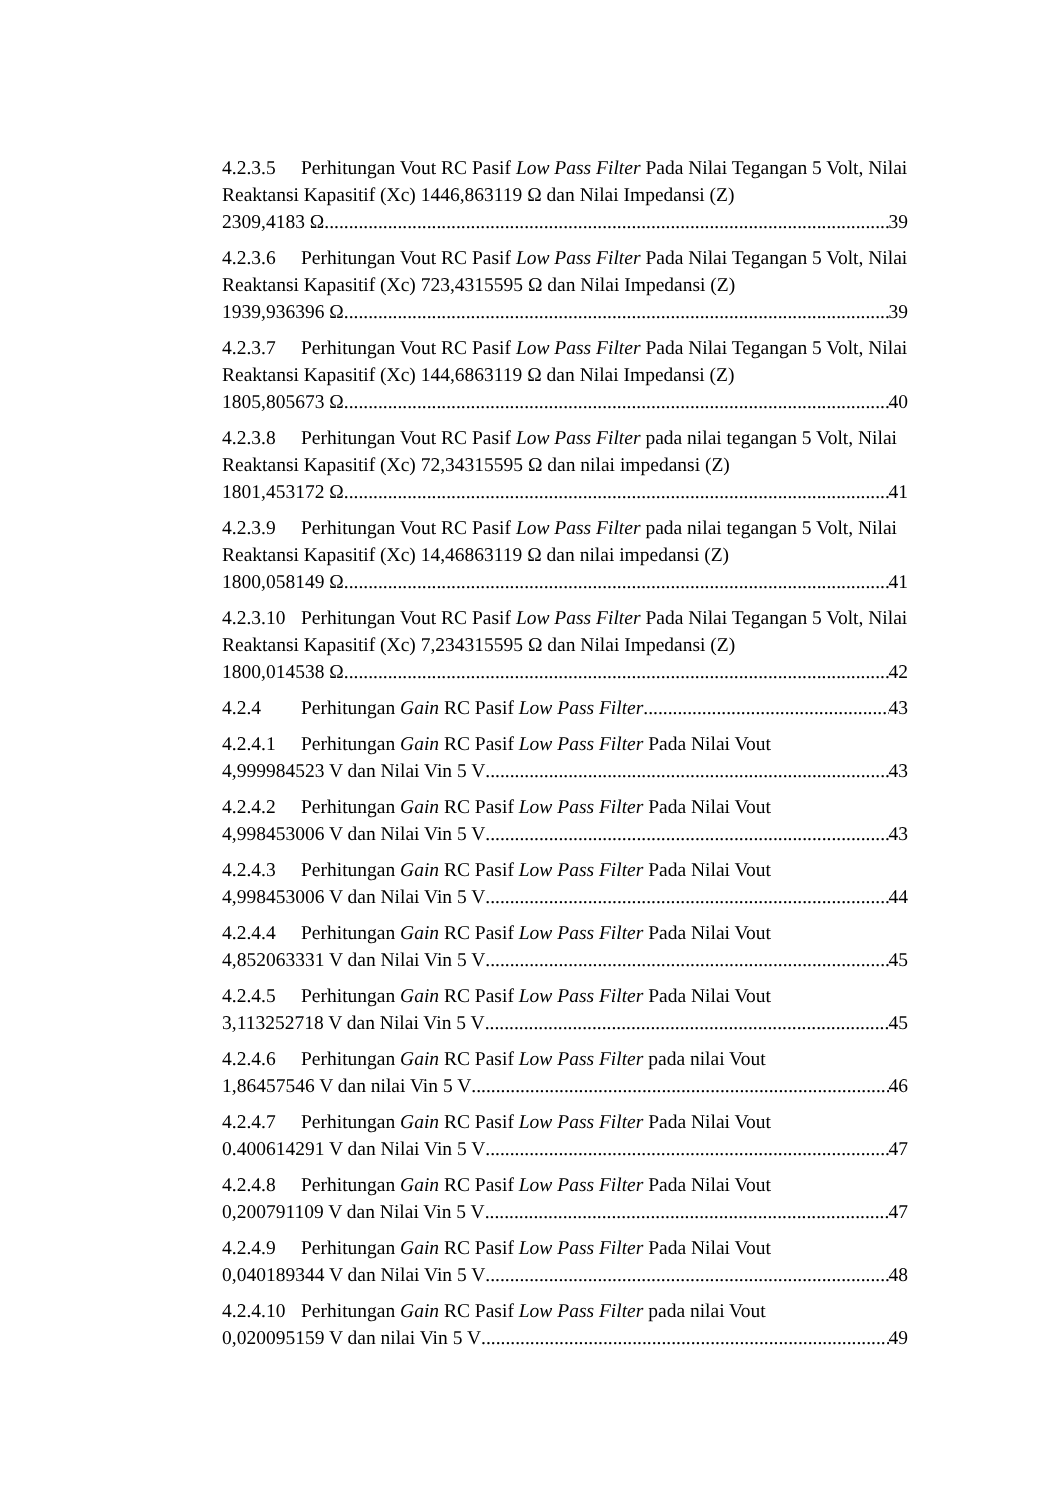4.2.3.5 Perhitungan Vout RC Pasif Low Pass Filter Pada Nilai Tegangan 5 Volt, Nilai Reaktansi Kapasitif (Xc) 1446,863119 Ω dan Nilai Impedansi (Z)
2309,4183 Ω 39
4.2.3.6 Perhitungan Vout RC Pasif Low Pass Filter Pada Nilai Tegangan 5 Volt, Nilai Reaktansi Kapasitif (Xc) 723,4315595 Ω dan Nilai Impedansi (Z)
1939,936396 Ω 39
4.2.3.7 Perhitungan Vout RC Pasif Low Pass Filter Pada Nilai Tegangan 5 Volt, Nilai Reaktansi Kapasitif (Xc) 144,6863119 Ω dan Nilai Impedansi (Z)
1805,805673 Ω 40
4.2.3.8 Perhitungan Vout RC Pasif Low Pass Filter pada nilai tegangan 5 Volt, Nilai Reaktansi Kapasitif (Xc) 72,34315595 Ω dan nilai impedansi (Z)
1801,453172 Ω 41
4.2.3.9 Perhitungan Vout RC Pasif Low Pass Filter pada nilai tegangan 5 Volt, Nilai Reaktansi Kapasitif (Xc) 14,46863119 Ω dan nilai impedansi (Z)
1800,058149 Ω 41
4.2.3.10 Perhitungan Vout RC Pasif Low Pass Filter Pada Nilai Tegangan 5 Volt, Nilai Reaktansi Kapasitif (Xc) 7,234315595 Ω dan Nilai Impedansi (Z)
1800,014538 Ω 42
4.2.4 Perhitungan Gain RC Pasif Low Pass Filter 43
4.2.4.1 Perhitungan Gain RC Pasif Low Pass Filter Pada Nilai Vout
4,999984523 V dan Nilai Vin 5 V 43
4.2.4.2 Perhitungan Gain RC Pasif Low Pass Filter Pada Nilai Vout
4,998453006 V dan Nilai Vin 5 V 43
4.2.4.3 Perhitungan Gain RC Pasif Low Pass Filter Pada Nilai Vout
4,998453006 V dan Nilai Vin 5 V 44
4.2.4.4 Perhitungan Gain RC Pasif Low Pass Filter Pada Nilai Vout
4,852063331 V dan Nilai Vin 5 V 45
4.2.4.5 Perhitungan Gain RC Pasif Low Pass Filter Pada Nilai Vout
3,113252718 V dan Nilai Vin 5 V 45
4.2.4.6 Perhitungan Gain RC Pasif Low Pass Filter pada nilai Vout
1,86457546 V dan nilai Vin 5 V 46
4.2.4.7 Perhitungan Gain RC Pasif Low Pass Filter Pada Nilai Vout
0.400614291 V dan Nilai Vin 5 V 47
4.2.4.8 Perhitungan Gain RC Pasif Low Pass Filter Pada Nilai Vout
0,200791109 V dan Nilai Vin 5 V 47
4.2.4.9 Perhitungan Gain RC Pasif Low Pass Filter Pada Nilai Vout
0,040189344 V dan Nilai Vin 5 V 48
4.2.4.10 Perhitungan Gain RC Pasif Low Pass Filter pada nilai Vout
0,020095159 V dan nilai Vin 5 V 49